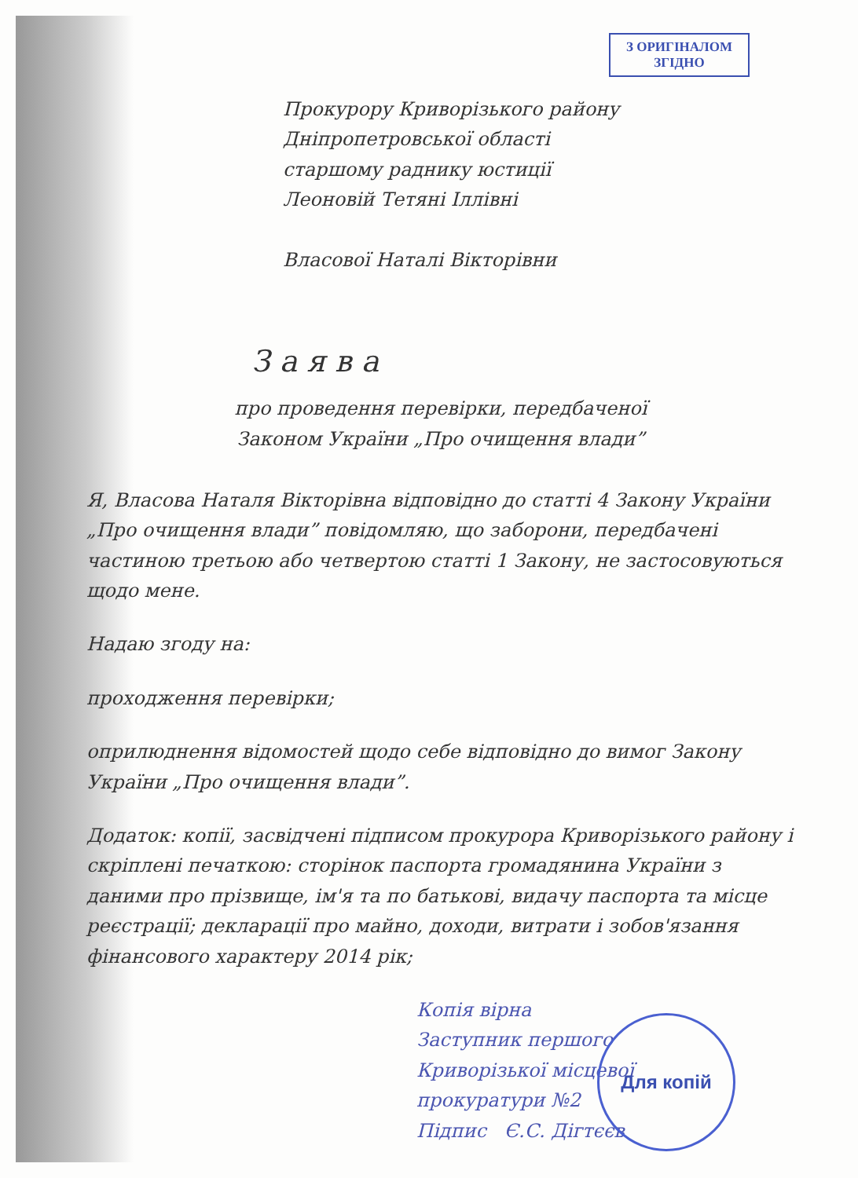З ОРИГІНАЛОМ
ЗГІДНО
Прокурору Криворізького району
Дніпропетровської області
старшому раднику юстиції
Леоновій Тетяні Іллівні
Власової Наталі Вікторівни
Заява
про проведення перевірки, передбаченої
Законом України „Про очищення влади”
Я, Власова Наталя Вікторівна відповідно до статті 4 Закону України „Про очищення влади” повідомляю, що заборони, передбачені частиною третьою або четвертою статті 1 Закону, не застосовуються щодо мене.
Надаю згоду на:
проходження перевірки;
оприлюднення відомостей щодо себе відповідно до вимог Закону України „Про очищення влади”.
Додаток: копії, засвідчені підписом прокурора Криворізького району і скріплені печаткою: сторінок паспорта громадянина України з даними про прізвище, ім'я та по батькові, видачу паспорта та місце реєстрації; декларації про майно, доходи, витрати і зобов'язання фінансового характеру 2014 рік;
Копія вірна
Заступник першого
Криворізької місцевої
прокуратури №2
Підпис Є.С. Дігтєєв
Для копій